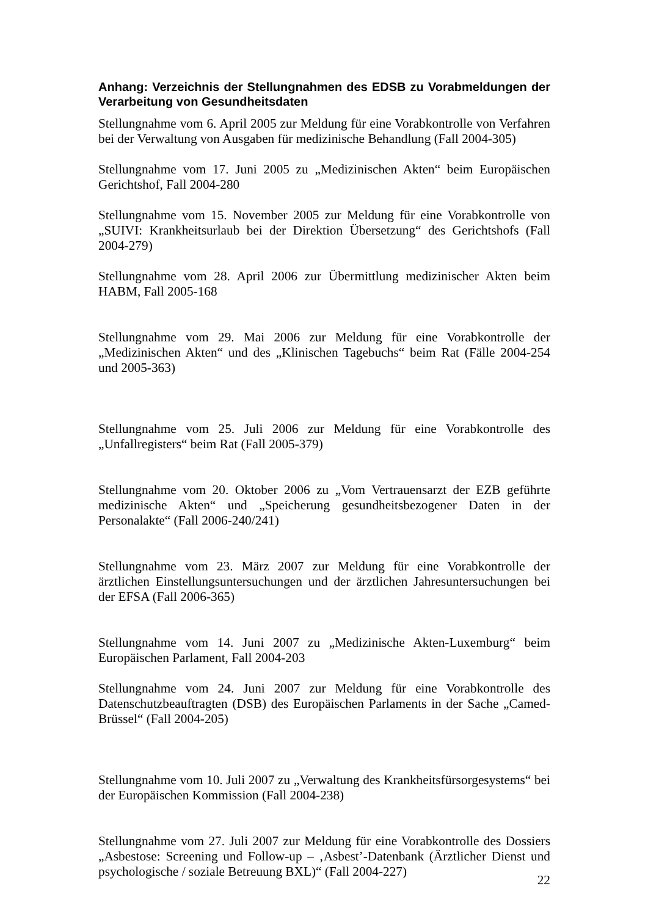Anhang: Verzeichnis der Stellungnahmen des EDSB zu Vorabmeldungen der Verarbeitung von Gesundheitsdaten
Stellungnahme vom 6. April 2005 zur Meldung für eine Vorabkontrolle von Verfahren bei der Verwaltung von Ausgaben für medizinische Behandlung (Fall 2004-305)
Stellungnahme vom 17. Juni 2005 zu „Medizinischen Akten“ beim Europäischen Gerichtshof, Fall 2004-280
Stellungnahme vom 15. November 2005 zur Meldung für eine Vorabkontrolle von „SUIVI: Krankheitsurlaub bei der Direktion Übersetzung“ des Gerichtshofs (Fall 2004-279)
Stellungnahme vom 28. April 2006 zur Übermittlung medizinischer Akten beim HABM, Fall 2005-168
Stellungnahme vom 29. Mai 2006 zur Meldung für eine Vorabkontrolle der „Medizinischen Akten“ und des „Klinischen Tagebuchs“ beim Rat (Fälle 2004-254 und 2005-363)
Stellungnahme vom 25. Juli 2006 zur Meldung für eine Vorabkontrolle des „Unfallregisters“ beim Rat (Fall 2005-379)
Stellungnahme vom 20. Oktober 2006 zu „Vom Vertrauensarzt der EZB geführte medizinische Akten“ und „Speicherung gesundheitsbezogener Daten in der Personalakte“ (Fall 2006-240/241)
Stellungnahme vom 23. März 2007 zur Meldung für eine Vorabkontrolle der ärztlichen Einstellungsuntersuchungen und der ärztlichen Jahresuntersuchungen bei der EFSA (Fall 2006-365)
Stellungnahme vom 14. Juni 2007 zu „Medizinische Akten-Luxemburg“ beim Europäischen Parlament, Fall 2004-203
Stellungnahme vom 24. Juni 2007 zur Meldung für eine Vorabkontrolle des Datenschutzbeauftragten (DSB) des Europäischen Parlaments in der Sache „Camed-Brüssel“ (Fall 2004-205)
Stellungnahme vom 10. Juli 2007 zu „Verwaltung des Krankheitsfürsorgesystems“ bei der Europäischen Kommission (Fall 2004-238)
Stellungnahme vom 27. Juli 2007 zur Meldung für eine Vorabkontrolle des Dossiers „Asbestose: Screening und Follow-up – ‚Asbest’-Datenbank (Ärztlicher Dienst und psychologische / soziale Betreuung BXL)“ (Fall 2004-227)
22